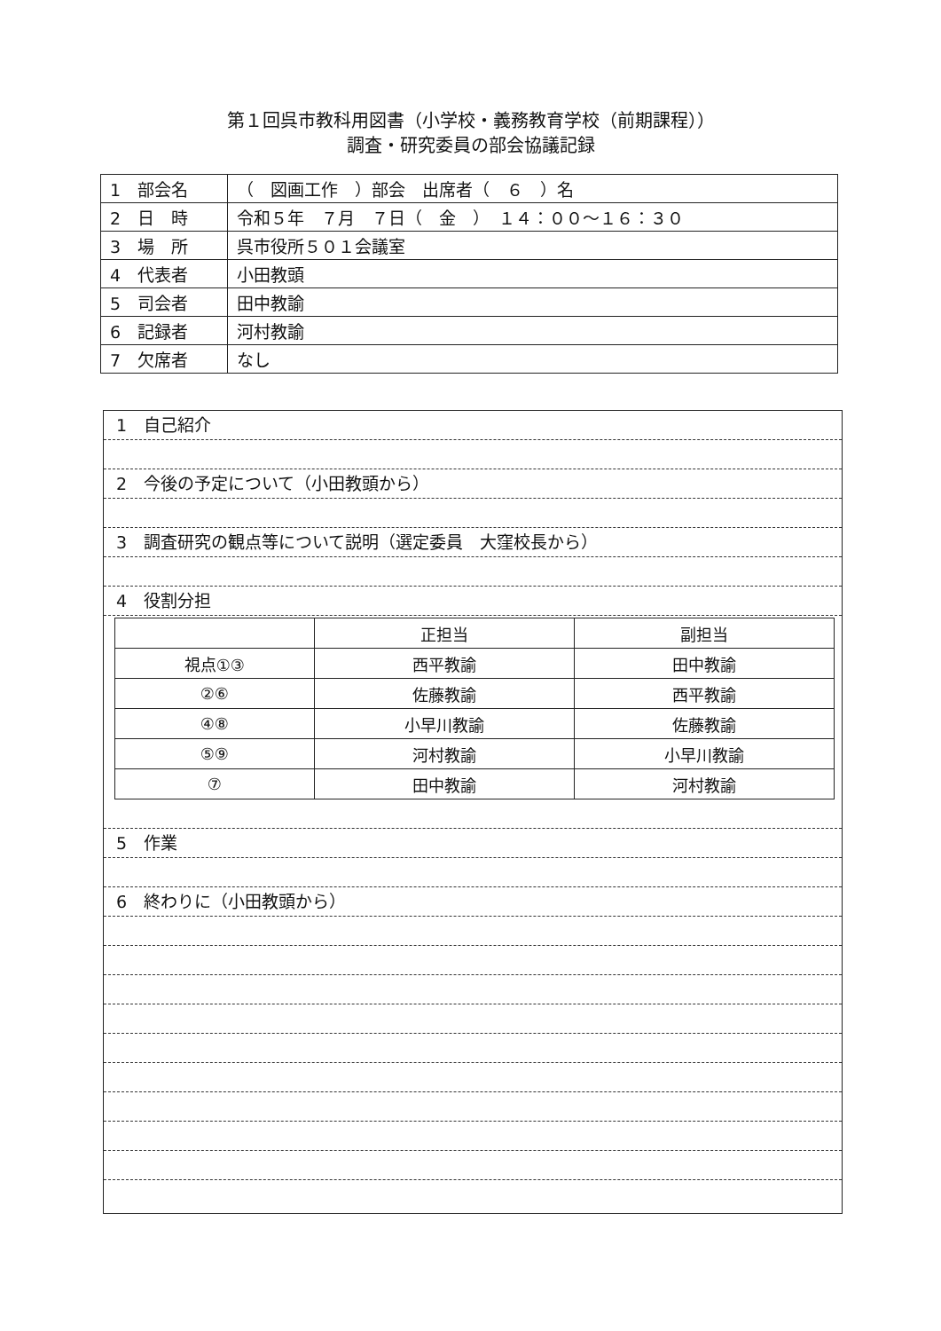第１回呉市教科用図書（小学校・義務教育学校（前期課程））
調査・研究委員の部会協議記録
| 1 部会名 | （ 図画工作 ）部会 出席者（ ６ ）名 |
| 2 日 時 | 令和５年 ７月 ７日（ 金 ） １４：００～１６：３０ |
| 3 場 所 | 呉市役所５０１会議室 |
| 4 代表者 | 小田教頭 |
| 5 司会者 | 田中教諭 |
| 6 記録者 | 河村教諭 |
| 7 欠席者 | なし |
1　自己紹介
2　今後の予定について（小田教頭から）
3　調査研究の観点等について説明（選定委員　大窪校長から）
4　役割分担
| | 正担当 | 副担当 |
| --- | --- | --- |
| 視点①③ | 西平教諭 | 田中教諭 |
| ②⑥ | 佐藤教諭 | 西平教諭 |
| ④⑧ | 小早川教諭 | 佐藤教諭 |
| ⑤⑨ | 河村教諭 | 小早川教諭 |
| ⑦ | 田中教諭 | 河村教諭 |
5　作業
6　終わりに（小田教頭から）